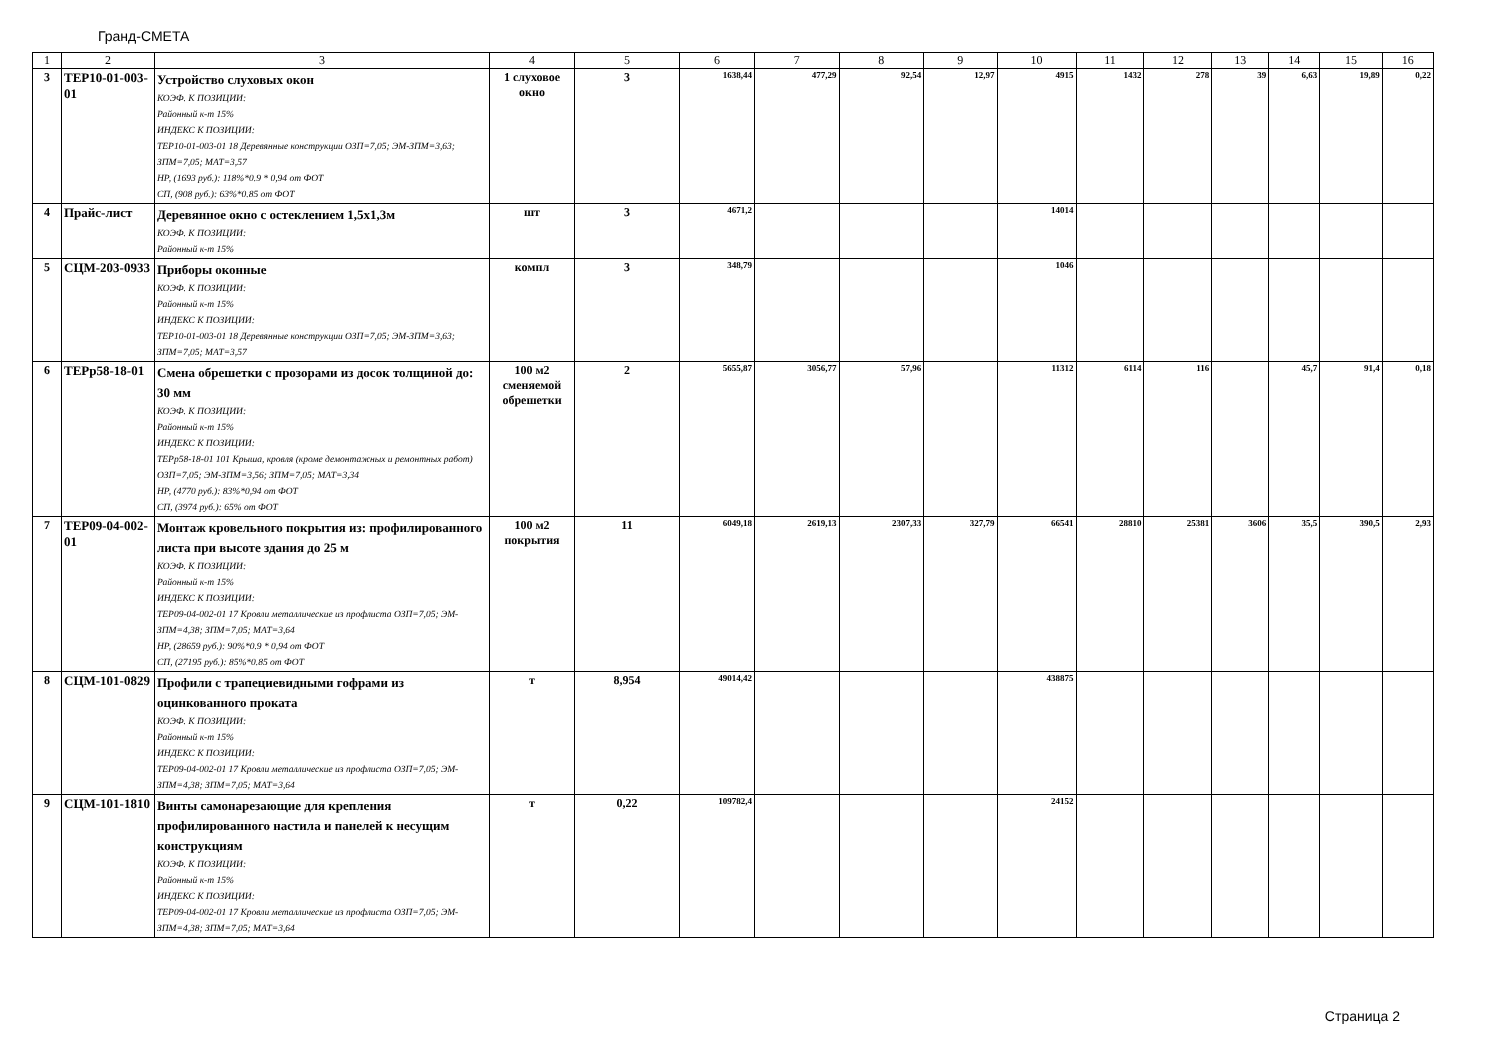Гранд-СМЕТА
| 1 | 2 | 3 | 4 | 5 | 6 | 7 | 8 | 9 | 10 | 11 | 12 | 13 | 14 | 15 | 16 |
| --- | --- | --- | --- | --- | --- | --- | --- | --- | --- | --- | --- | --- | --- | --- | --- |
| 3 | ТЕР10-01-003-01 | Устройство слуховых окон КОЭФ. К ПОЗИЦИИ: Районный к-т 15% ИНДЕКС К ПОЗИЦИИ: ТЕР10-01-003-01 18 Деревянные конструкции ОЗП=7,05; ЭМ-ЗПМ=3,63; ЗПМ=7,05; МАТ=3,57 НР, (1693 руб.): 118%*0.9 * 0,94 от ФОТ СП, (908 руб.): 63%*0.85 от ФОТ | 1 слуховое окно | 3 | 1638,44 | 477,29 | 92,54 | 12,97 | 4915 | 1432 | 278 | 39 | 6,63 | 19,89 | 0,22 |
| 4 | Прайс-лист | Деревянное окно с остеклением 1,5х1,3м КОЭФ. К ПОЗИЦИИ: Районный к-т 15% | шт | 3 | 4671,2 | | | | 14014 | | | | | | |
| 5 | СЦМ-203-0933 | Приборы оконные КОЭФ. К ПОЗИЦИИ: Районный к-т 15% ИНДЕКС К ПОЗИЦИИ: ТЕР10-01-003-01 18 Деревянные конструкции ОЗП=7,05; ЭМ-ЗПМ=3,63; ЗПМ=7,05; МАТ=3,57 | компл | 3 | 348,79 | | | | 1046 | | | | | | |
| 6 | ТЕРр58-18-01 | Смена обрешетки с прозорами из досок толщиной до: 30 мм КОЭФ. К ПОЗИЦИИ: Районный к-т 15% ИНДЕКС К ПОЗИЦИИ: ТЕРр58-18-01 101 Крыша, кровля (кроме демонтажных и ремонтных работ) ОЗП=7,05; ЭМ-ЗПМ=3,56; ЗПМ=7,05; МАТ=3,34 НР, (4770 руб.): 83%*0,94 от ФОТ СП, (3974 руб.): 65% от ФОТ | 100 м2 сменяемой обрешетки | 2 | 5655,87 | 3056,77 | 57,96 | | 11312 | 6114 | 116 | | 45,7 | 91,4 | 0,18 |
| 7 | ТЕР09-04-002-01 | Монтаж кровельного покрытия из: профилированного листа при высоте здания до 25 м КОЭФ. К ПОЗИЦИИ: Районный к-т 15% ИНДЕКС К ПОЗИЦИИ: ТЕР09-04-002-01 17 Кровли металлические из профлиста ОЗП=7,05; ЭМ-ЗПМ=4,38; ЗПМ=7,05; МАТ=3,64 НР, (28659 руб.): 90%*0.9 * 0,94 от ФОТ СП, (27195 руб.): 85%*0.85 от ФОТ | 100 м2 покрытия | 11 | 6049,18 | 2619,13 | 2307,33 | 327,79 | 66541 | 28810 | 25381 | 3606 | 35,5 | 390,5 | 2,93 |
| 8 | СЦМ-101-0829 | Профили с трапециевидными гофрами из оцинкованного проката КОЭФ. К ПОЗИЦИИ: Районный к-т 15% ИНДЕКС К ПОЗИЦИИ: ТЕР09-04-002-01 17 Кровли металлические из профлиста ОЗП=7,05; ЭМ-ЗПМ=4,38; ЗПМ=7,05; МАТ=3,64 | т | 8,954 | 49014,42 | | | | 438875 | | | | | | |
| 9 | СЦМ-101-1810 | Винты самонарезающие для крепления профилированного настила и панелей к несущим конструкциям КОЭФ. К ПОЗИЦИИ: Районный к-т 15% ИНДЕКС К ПОЗИЦИИ: ТЕР09-04-002-01 17 Кровли металлические из профлиста ОЗП=7,05; ЭМ-ЗПМ=4,38; ЗПМ=7,05; МАТ=3,64 | т | 0,22 | 109782,4 | | | | 24152 | | | | | | |
Страница 2